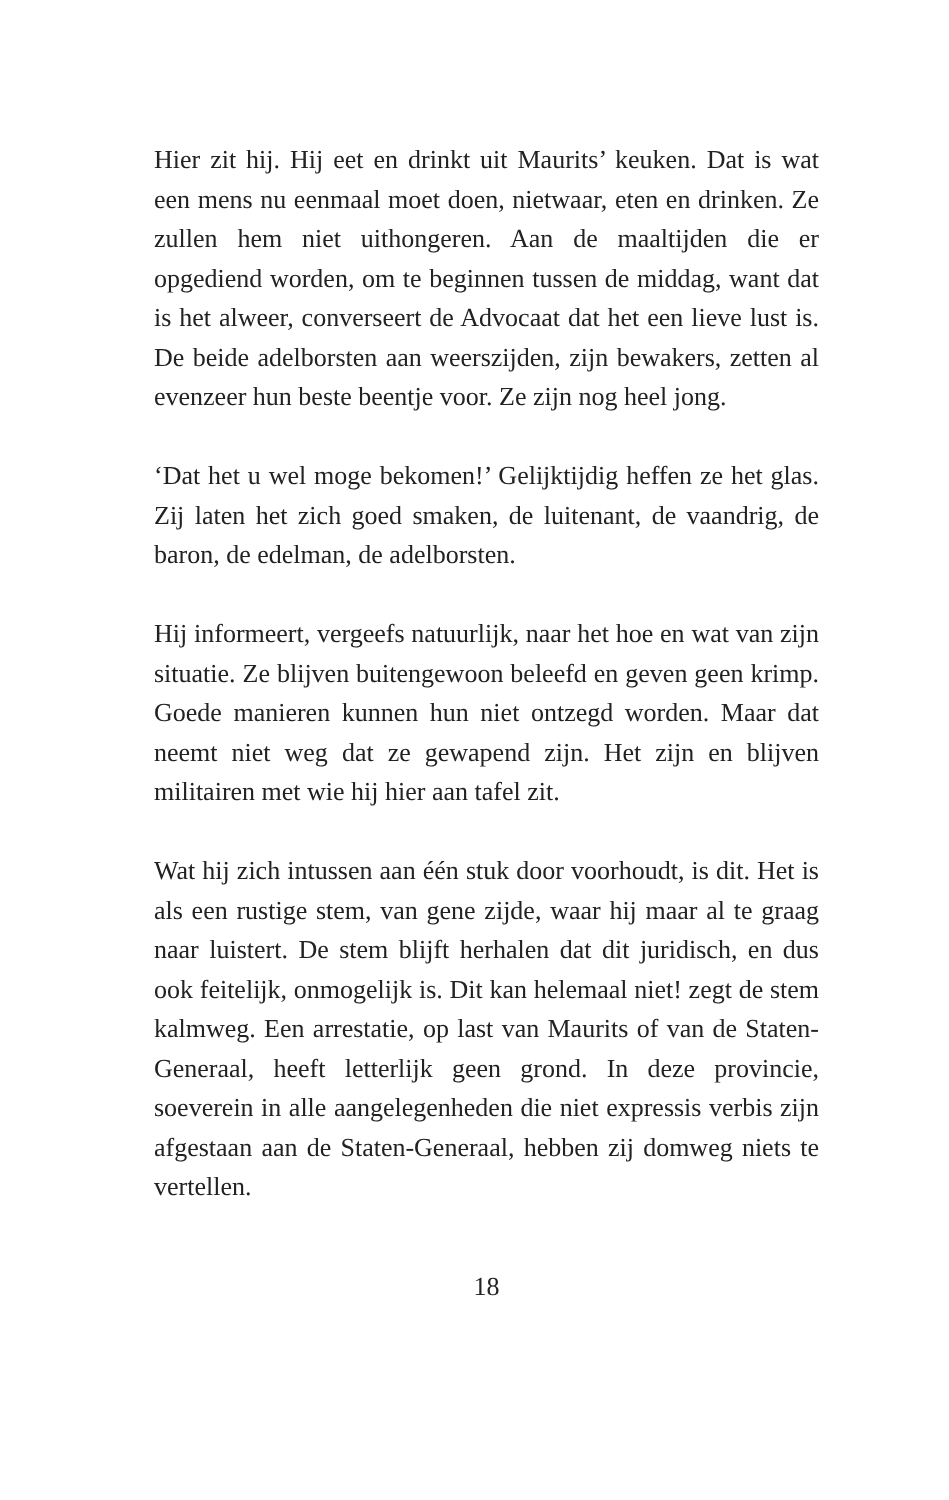Hier zit hij. Hij eet en drinkt uit Maurits’ keuken. Dat is wat een mens nu eenmaal moet doen, nietwaar, eten en drinken. Ze zullen hem niet uithongeren. Aan de maaltijden die er opgediend worden, om te beginnen tussen de middag, want dat is het alweer, converseert de Advocaat dat het een lieve lust is. De beide adelborsten aan weerszijden, zijn bewakers, zetten al evenzeer hun beste beentje voor. Ze zijn nog heel jong.
‘Dat het u wel moge bekomen!’ Gelijktijdig heffen ze het glas. Zij laten het zich goed smaken, de luitenant, de vaandrig, de baron, de edelman, de adelborsten.
Hij informeert, vergeefs natuurlijk, naar het hoe en wat van zijn situatie. Ze blijven buitengewoon beleefd en geven geen krimp. Goede manieren kunnen hun niet ontzegd worden. Maar dat neemt niet weg dat ze gewapend zijn. Het zijn en blijven militairen met wie hij hier aan tafel zit.
Wat hij zich intussen aan één stuk door voorhoudt, is dit. Het is als een rustige stem, van gene zijde, waar hij maar al te graag naar luistert. De stem blijft herhalen dat dit juridisch, en dus ook feitelijk, onmogelijk is. Dit kan helemaal niet! zegt de stem kalmweg. Een arrestatie, op last van Maurits of van de Staten-Generaal, heeft letterlijk geen grond. In deze provincie, soeverein in alle aangelegenheden die niet expressis verbis zijn afgestaan aan de Staten-Generaal, hebben zij domweg niets te vertellen.
18